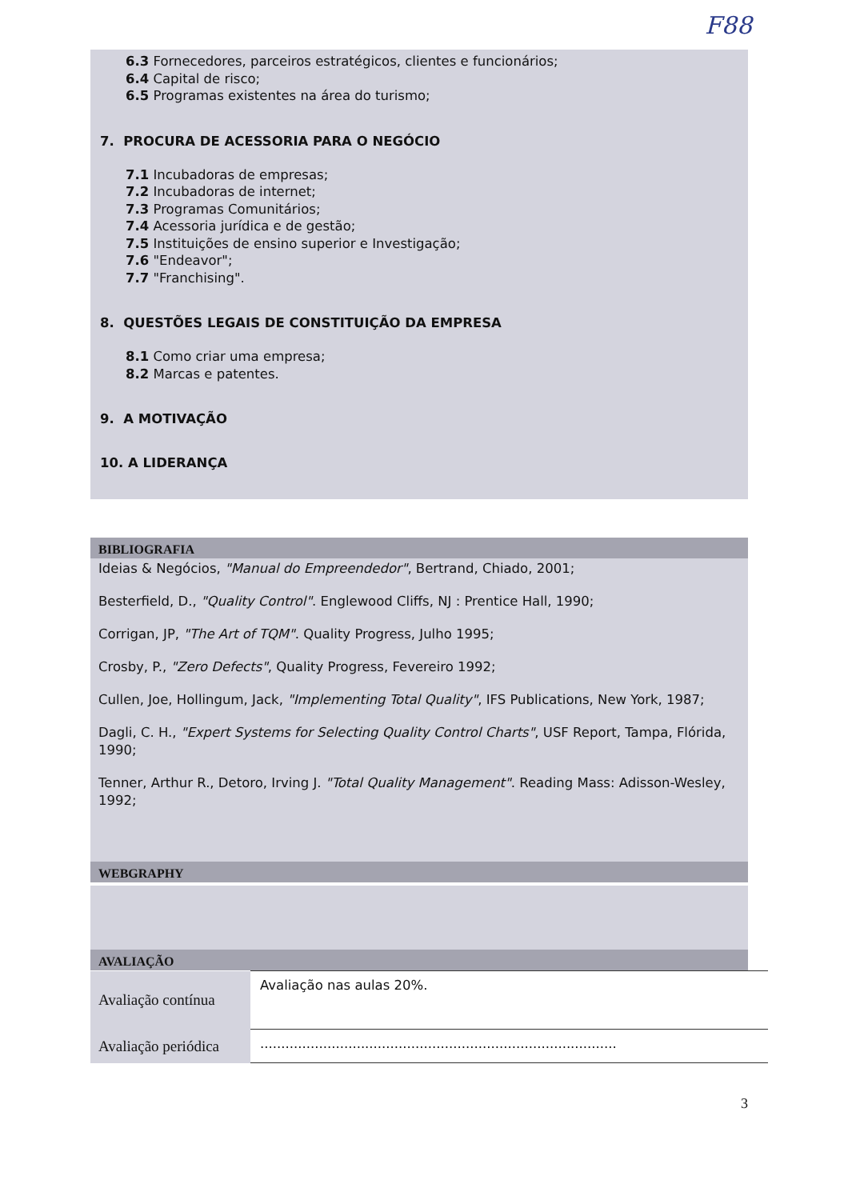F88
6.3 Fornecedores, parceiros estratégicos, clientes e funcionários;
6.4 Capital de risco;
6.5 Programas existentes na área do turismo;
7. PROCURA DE ACESSORIA PARA O NEGÓCIO
7.1 Incubadoras de empresas;
7.2 Incubadoras de internet;
7.3 Programas Comunitários;
7.4 Acessoria jurídica e de gestão;
7.5 Instituições de ensino superior e Investigação;
7.6 "Endeavor";
7.7 "Franchising".
8. QUESTÕES LEGAIS DE CONSTITUIÇÃO DA EMPRESA
8.1 Como criar uma empresa;
8.2 Marcas e patentes.
9. A MOTIVAÇÃO
10. A LIDERANÇA
BIBLIOGRAFIA
Ideias & Negócios, "Manual do Empreendedor", Bertrand, Chiado, 2001;
Besterfield, D., "Quality Control". Englewood Cliffs, NJ : Prentice Hall, 1990;
Corrigan, JP, "The Art of TQM". Quality Progress, Julho 1995;
Crosby, P., "Zero Defects", Quality Progress, Fevereiro 1992;
Cullen, Joe, Hollingum, Jack, "Implementing Total Quality", IFS Publications, New York, 1987;
Dagli, C. H., "Expert Systems for Selecting Quality Control Charts", USF Report, Tampa, Flórida, 1990;
Tenner, Arthur R., Detoro, Irving J. "Total Quality Management". Reading Mass: Adisson-Wesley, 1992;
WEBGRAPHY
AVALIAÇÃO
| Avaliação contínua | Avaliação nas aulas 20%. |
| Avaliação periódica | ..................................................................................... |
3